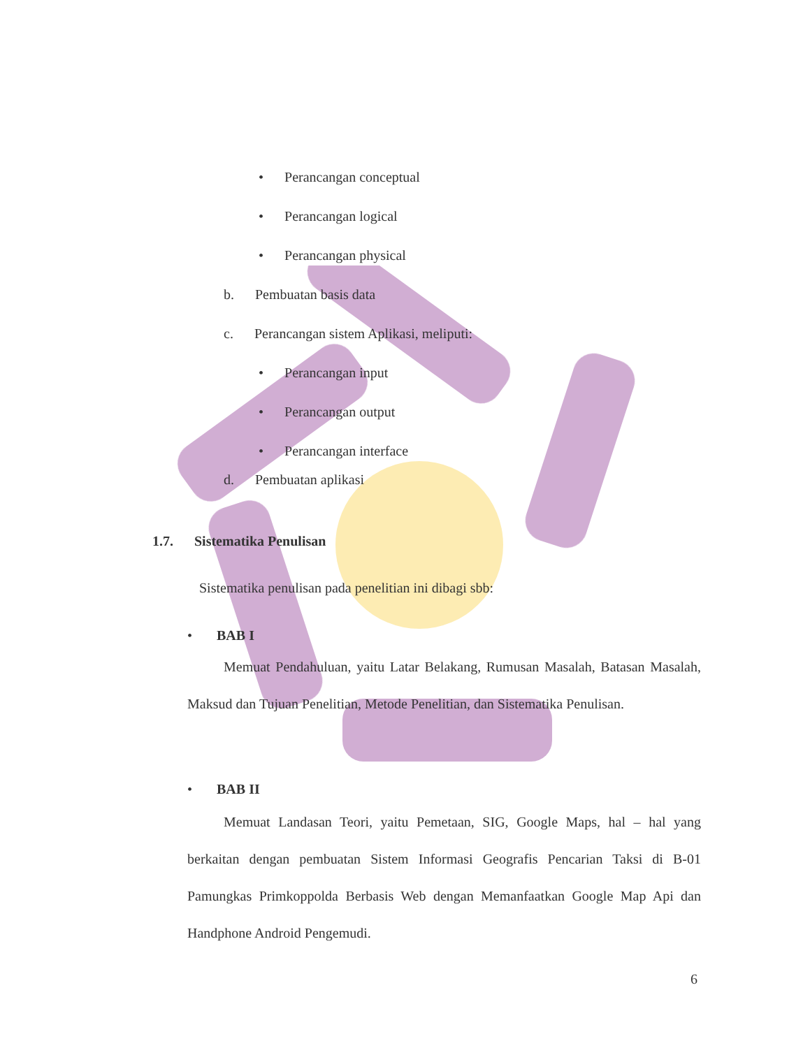• Perancangan conceptual
• Perancangan logical
• Perancangan physical
b. Pembuatan basis data
c. Perancangan sistem Aplikasi, meliputi:
• Perancangan input
• Perancangan output
• Perancangan interface
d. Pembuatan aplikasi
1.7. Sistematika Penulisan
Sistematika penulisan pada penelitian ini dibagi sbb:
• BAB I
Memuat Pendahuluan, yaitu Latar Belakang, Rumusan Masalah, Batasan Masalah, Maksud dan Tujuan Penelitian, Metode Penelitian, dan Sistematika Penulisan.
• BAB II
Memuat Landasan Teori, yaitu Pemetaan, SIG, Google Maps, hal – hal yang berkaitan dengan pembuatan Sistem Informasi Geografis Pencarian Taksi di B-01 Pamungkas Primkoppolda Berbasis Web dengan Memanfaatkan Google Map Api dan Handphone Android Pengemudi.
6